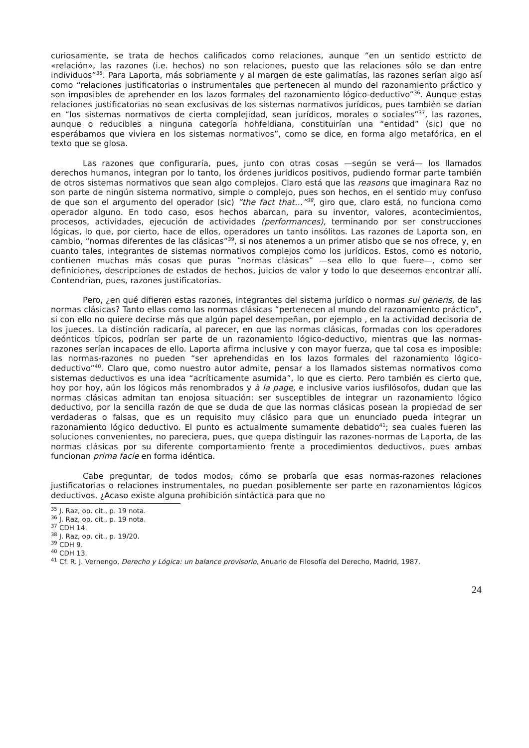curiosamente, se trata de hechos calificados como relaciones, aunque “en un sentido estricto de «relación», las razones (i.e. hechos) no son relaciones, puesto que las relaciones sólo se dan entre individuos”<sup>35</sup>. Para Laporta, más sobriamente y al margen de este galimatías, las razones serían algo así como “relaciones justificatorias o instrumentales que pertenecen al mundo del razonamiento práctico y son imposibles de aprehender en los lazos formales del razonamiento lógico-deductivo”<sup>36</sup>. Aunque estas relaciones justificatorias no sean exclusivas de los sistemas normativos jurídicos, pues también se darían en “los sistemas normativos de cierta complejidad, sean jurídicos, morales o sociales”<sup>37</sup>, las razones, aunque o reducibles a ninguna categoría hohfeldiana, constituirían una “entidad” (sic) que no esperábamos que viviera en los sistemas normativos”, como se dice, en forma algo metafórica, en el texto que se glosa.
Las razones que configuraría, pues, junto con otras cosas —según se verá— los llamados derechos humanos, integran por lo tanto, los órdenes jurídicos positivos, pudiendo formar parte también de otros sistemas normativos que sean algo complejos. Claro está que las reasons que imaginara Raz no son parte de ningún sistema normativo, simple o complejo, pues son hechos, en el sentido muy confuso de que son el argumento del operador (sic) ”the fact that…”<sup>38</sup>, giro que, claro está, no funciona como operador alguno. En todo caso, esos hechos abarcan, para su inventor, valores, acontecimientos, procesos, actividades, ejecución de actividades (performances), terminando por ser construcciones lógicas, lo que, por cierto, hace de ellos, operadores un tanto insólitos. Las razones de Laporta son, en cambio, “normas diferentes de las clásicas”<sup>39</sup>, si nos atenemos a un primer atisbo que se nos ofrece, y, en cuanto tales, integrantes de sistemas normativos complejos como los jurídicos. Estos, como es notorio, contienen muchas más cosas que puras “normas clásicas” —sea ello lo que fuere—, como ser definiciones, descripciones de estados de hechos, juicios de valor y todo lo que deseemos encontrar allí. Contendrían, pues, razones justificatorias.
Pero, ¿en qué difieren estas razones, integrantes del sistema jurídico o normas sui generis, de las normas clásicas? Tanto ellas como las normas clásicas “pertenecen al mundo del razonamiento práctico”, si con ello no quiere decirse más que algún papel desempeñan, por ejemplo , en la actividad decisoria de los jueces. La distinción radicaría, al parecer, en que las normas clásicas, formadas con los operadores deónticos típicos, podrían ser parte de un razonamiento lógico-deductivo, mientras que las normas-razones serían incapaces de ello. Laporta afirma inclusive y con mayor fuerza, que tal cosa es imposible: las normas-razones no pueden “ser aprehendidas en los lazos formales del razonamiento lógico-deductivo”<sup>40</sup>. Claro que, como nuestro autor admite, pensar a los llamados sistemas normativos como sistemas deductivos es una idea “acríticamente asumida”, lo que es cierto. Pero también es cierto que, hoy por hoy, aún los lógicos más renombrados y à la page, e inclusive varios iusfilósofos, dudan que las normas clásicas admitan tan enojosa situación: ser susceptibles de integrar un razonamiento lógico deductivo, por la sencilla razón de que se duda de que las normas clásicas posean la propiedad de ser verdaderas o falsas, que es un requisito muy clásico para que un enunciado pueda integrar un razonamiento lógico deductivo. El punto es actualmente sumamente debatido<sup>41</sup>; sea cuales fueren las soluciones convenientes, no pareciera, pues, que quepa distinguir las razones-normas de Laporta, de las normas clásicas por su diferente comportamiento frente a procedimientos deductivos, pues ambas funcionan prima facie en forma idéntica.
Cabe preguntar, de todos modos, cómo se probaría que esas normas-razones relaciones justificatorias o relaciones instrumentales, no puedan posiblemente ser parte en razonamientos lógicos deductivos. ¿Acaso existe alguna prohibición sintáctica para que no
<sup>35</sup> J. Raz, op. cit., p. 19 nota.
<sup>36</sup> J. Raz, op. cit., p. 19 nota.
<sup>37</sup> CDH 14.
<sup>38</sup> J. Raz, op. cit., p. 19/20.
<sup>39</sup> CDH 9.
<sup>40</sup> CDH 13.
<sup>41</sup> Cf. R. J. Vernengo, Derecho y Lógica: un balance provisorio, Anuario de Filosofía del Derecho, Madrid, 1987.
24